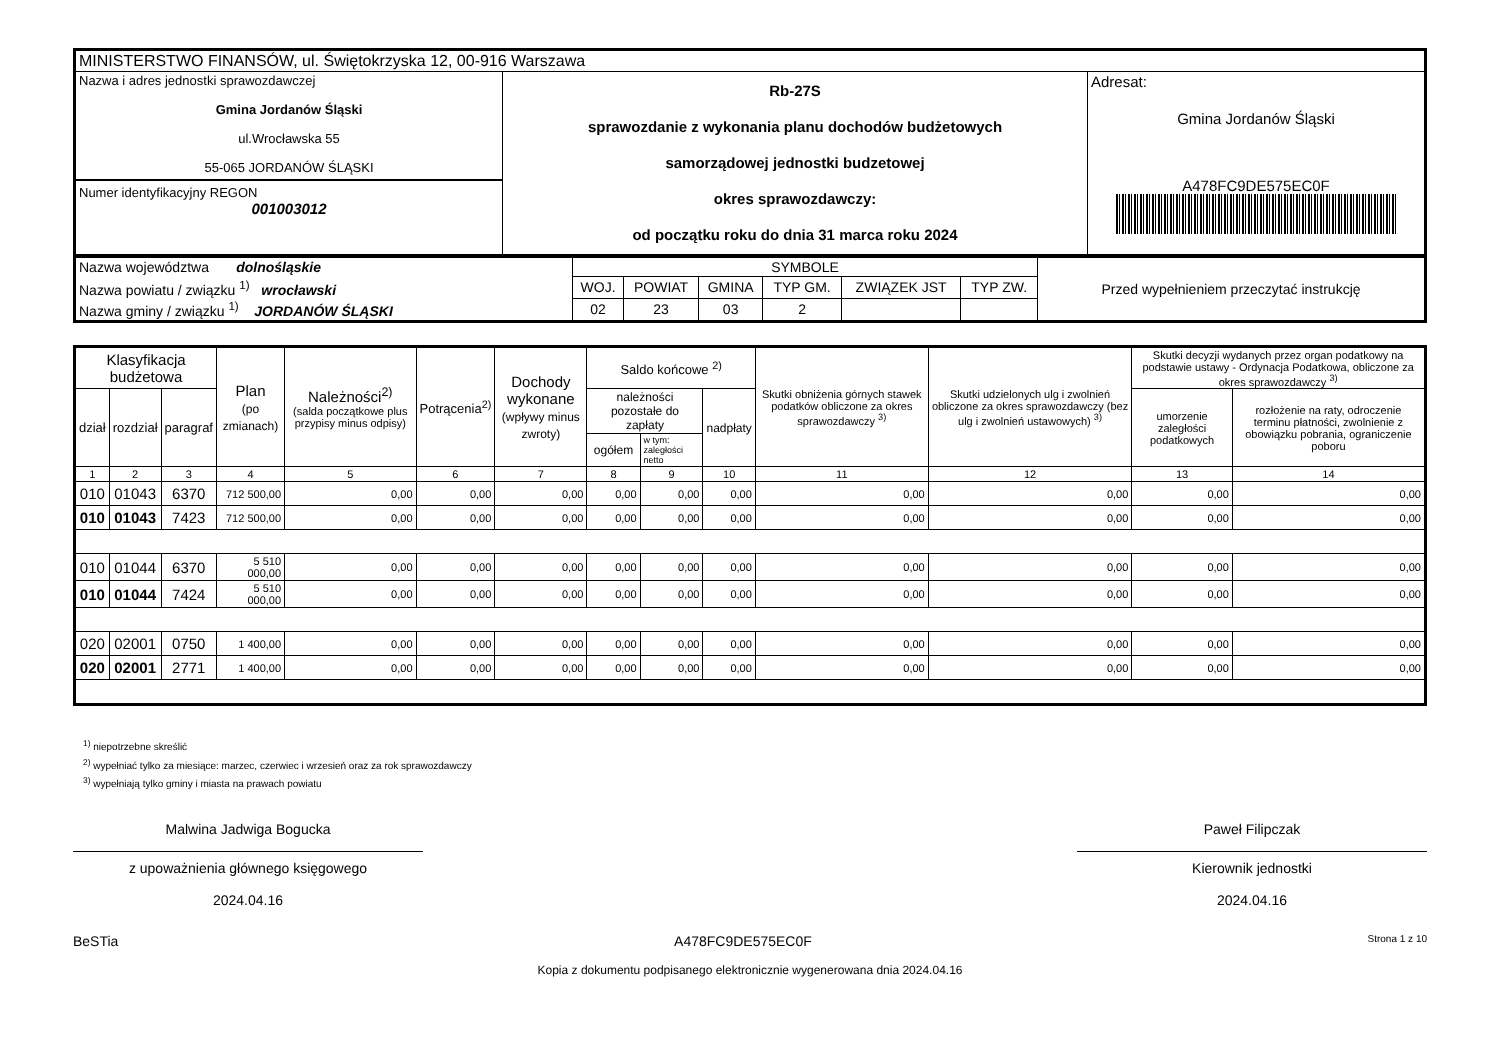| MINISTERSTWO FINANSÓW, ul. Świętokrzyska 12, 00-916 Warszawa | | |
| Nazwa i adres jednostki sprawozdawczej Gmina Jordanów Śląski ul.Wrocławska 55 55-065 JORDANÓW ŚLĄSKI Numer identyfikacyjny REGON 001003012 | Rb-27S sprawozdanie z wykonania planu dochodów budżetowych samorządowej jednostki budzetowej okres sprawozdawczy: od początku roku do dnia 31 marca roku 2024 | Adresat: Gmina Jordanów Śląski A478FC9DE575EC0F |
| Nazwa województwa dolnośląskie | SYMBOLE | | | | | | Przed wypełnieniem przeczytać instrukcję |
| Nazwa powiatu / związku <sup>1)</sup> wrocławski | WOJ. | POWIAT | GMINA | TYP GM. | ZWIĄZEK JST | TYP ZW. | |
| Nazwa gminy / związku <sup>1)</sup> JORDANÓW ŚLĄSKI | 02 | 23 | 03 | 2 | | | |
| Klasyfikacja budżetowa | | | Plan (po zmianach) | Należności<sup>2)</sup> (salda początkowe plus przypisy minus odpisy) | Potrącenia<sup>2)</sup> | Dochody wykonane (wpływy minus zwroty) | Saldo końcowe <sup>2)</sup> | | | Skutki obniżenia górnych stawek podatków obliczone za okres sprawozdawczy <sup>3)</sup> | Skutki udzielonych ulg i zwolnień obliczone za okres sprawozdawczy (bez ulg i zwolnień ustawowych) <sup>3)</sup> | Skutki decyzji wydanych przez organ podatkowy na podstawie ustawy - Ordynacja Podatkowa, obliczone za okres sprawozdawczy <sup>3)</sup> | |
| --- | --- | --- | --- | --- | --- | --- | --- | --- | --- | --- | --- | --- | --- |
| dział | rozdział | paragraf | | | | | należności pozostałe do zapłaty | | nadpłaty | | | umorzenie zaległości podatkowych | rozłożenie na raty, odroczenie terminu płatności, zwolnienie z obowiązku pobrania, ograniczenie poboru |
| | | | | | | | ogółem | w tym: zaległości netto | | | | | |
| 1 | 2 | 3 | 4 | 5 | 6 | 7 | 8 | 9 | 10 | 11 | 12 | 13 | 14 |
| 010 | 01043 | 6370 | 712 500,00 | 0,00 | 0,00 | 0,00 | 0,00 | 0,00 | 0,00 | 0,00 | 0,00 | 0,00 | 0,00 |
| 010 | 01043 | 7423 | 712 500,00 | 0,00 | 0,00 | 0,00 | 0,00 | 0,00 | 0,00 | 0,00 | 0,00 | 0,00 | 0,00 |
| 010 | 01044 | 6370 | 5 510 000,00 | 0,00 | 0,00 | 0,00 | 0,00 | 0,00 | 0,00 | 0,00 | 0,00 | 0,00 | 0,00 |
| 010 | 01044 | 7424 | 5 510 000,00 | 0,00 | 0,00 | 0,00 | 0,00 | 0,00 | 0,00 | 0,00 | 0,00 | 0,00 | 0,00 |
| 020 | 02001 | 0750 | 1 400,00 | 0,00 | 0,00 | 0,00 | 0,00 | 0,00 | 0,00 | 0,00 | 0,00 | 0,00 | 0,00 |
| 020 | 02001 | 2771 | 1 400,00 | 0,00 | 0,00 | 0,00 | 0,00 | 0,00 | 0,00 | 0,00 | 0,00 | 0,00 | 0,00 |
<sup>1)</sup> niepotrzebne skreślić
<sup>2)</sup> wypełniać tylko za miesiące: marzec, czerwiec i wrzesień oraz za rok sprawozdawczy
<sup>3)</sup> wypełniają tylko gminy i miasta na prawach powiatu
Malwina Jadwiga Bogucka
z upoważnienia głównego księgowego
2024.04.16
Paweł Filipczak
Kierownik jednostki
2024.04.16
BeSTia A478FC9DE575EC0F Strona 1 z 10
Kopia z dokumentu podpisanego elektronicznie wygenerowana dnia 2024.04.16